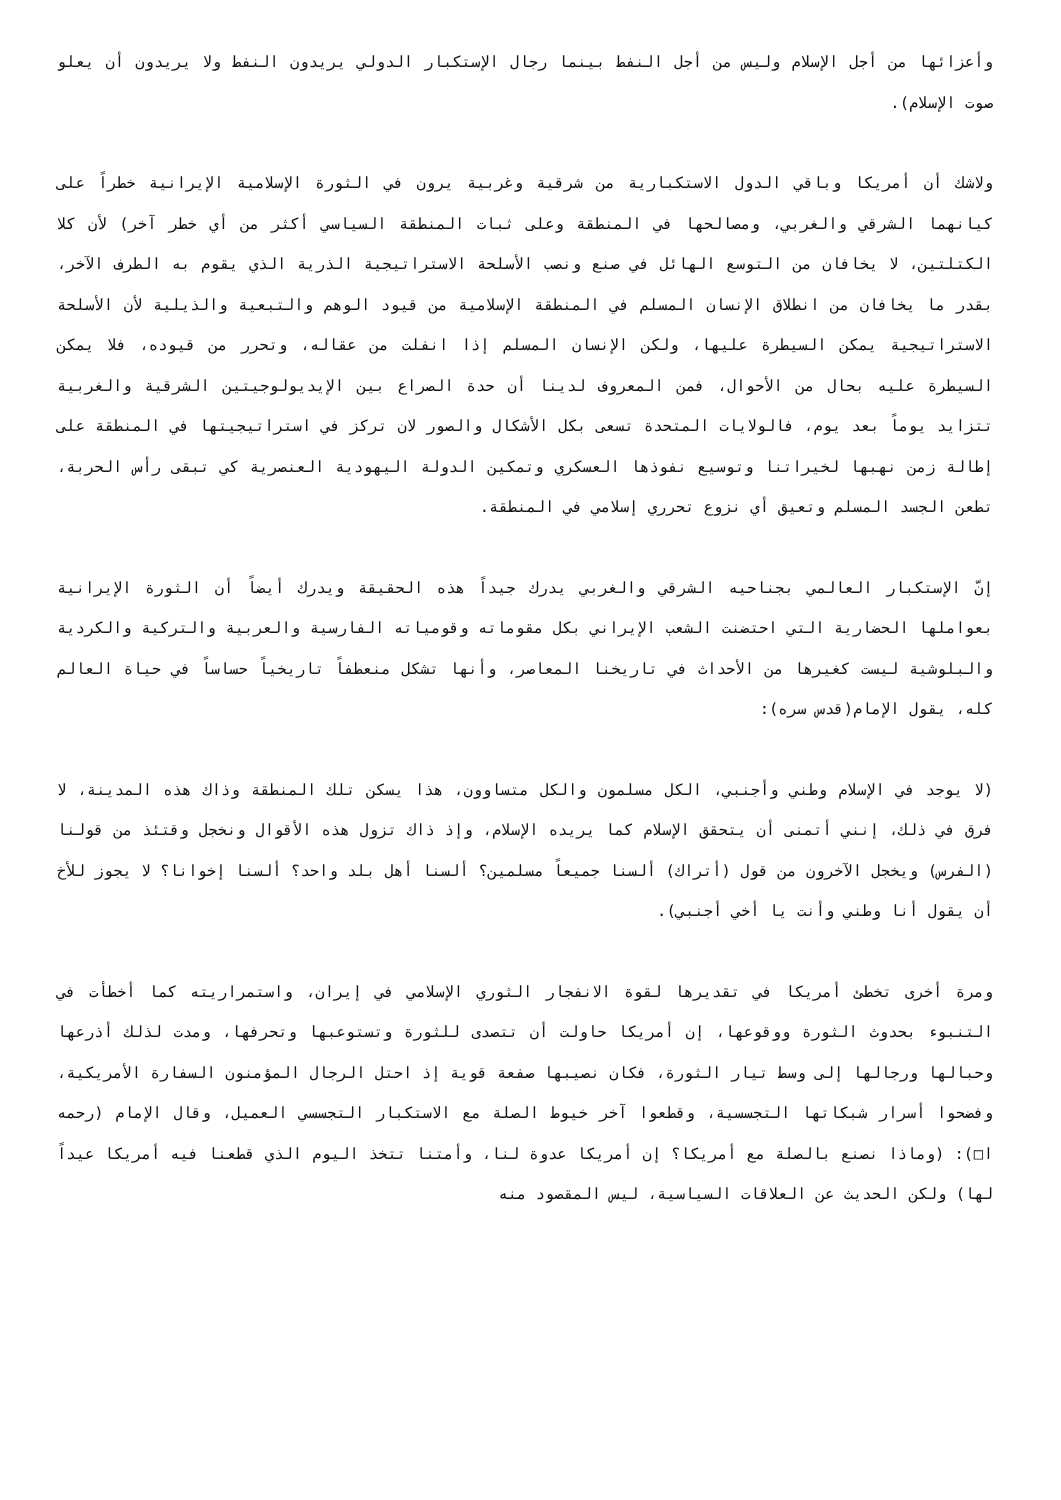وأعزائها من أجل الإسلام وليس من أجل النفط بينما رجال الإستكبار الدولي يريدون النفط ولا يريدون أن يعلو صوت الإسلام).
ولاشك أن أمريكا وباقي الدول الاستكبارية من شرقية وغربية يرون في الثورة الإسلامية الإيرانية خطراً على كيانهما الشرقي والغربي، ومصالحها في المنطقة وعلى ثبات المنطقة السياسي أكثر من أي خطر آخر) لأن كلا الكتلتين، لا يخافان من التوسع الهائل في صنع ونصب الأسلحة الاستراتيجية الذرية الذي يقوم به الطرف الآخر، بقدر ما يخافان من انطلاق الإنسان المسلم في المنطقة الإسلامية من قيود الوهم والتبعية والذيلية لأن الأسلحة الاستراتيجية يمكن السيطرة عليها، ولكن الإنسان المسلم إذا انفلت من عقاله، وتحرر من قيوده، فلا يمكن السيطرة عليه بحال من الأحوال، فمن المعروف لدينا أن حدة الصراع بين الإيديولوجيتين الشرقية والغربية تتزايد يوماً بعد يوم، فالولايات المتحدة تسعى بكل الأشكال والصور لان تركز في استراتيجيتها في المنطقة على إطالة زمن نهبها لخيراتنا وتوسيع نفوذها العسكري وتمكين الدولة اليهودية العنصرية كي تبقى رأس الحربة، تطعن الجسد المسلم وتعيق أي نزوع تحرري إسلامي في المنطقة.
إنّ الإستكبار العالمي بجناحيه الشرقي والغربي يدرك جيداً هذه الحقيقة ويدرك أيضاً أن الثورة الإيرانية بعواملها الحضارية التي احتضنت الشعب الإيراني بكل مقوماته وقومياته الفارسية والعربية والتركية والكردية والبلوشية ليست كغيرها من الأحداث في تاريخنا المعاصر، وأنها تشكل منعطفاً تاريخياً حساساً في حياة العالم كله، يقول الإمام(قدس سره):
(لا يوجد في الإسلام وطني وأجنبي، الكل مسلمون والكل متساوون، هذا يسكن تلك المنطقة وذاك هذه المدينة، لا فرق في ذلك، إنني أتمنى أن يتحقق الإسلام كما يريده الإسلام، وإذ ذاك تزول هذه الأقوال ونخجل وقتئذ من قولنا (الفرس) ويخجل الآخرون من قول (أتراك) ألسنا جميعاً مسلمين؟ ألسنا أهل بلد واحد؟ ألسنا إخوانا؟ لا يجوز للأخ أن يقول أنا وطني وأنت يا أخي أجنبي).
ومرة أخرى تخطئ أمريكا في تقديرها لقوة الانفجار الثوري الإسلامي في إيران، واستمراريته كما أخطأت في التنبوء بحدوث الثورة ووقوعها، إن أمريكا حاولت أن تتصدى للثورة وتستوعبها وتحرفها، ومدت لذلك أذرعها وحبالها ورجالها إلى وسط تيار الثورة، فكان نصيبها صفعة قوية إذ احتل الرجال المؤمنون السفارة الأمريكية، وفضحوا أسرار شبكاتها التجسسية، وقطعوا آخر خيوط الصلة مع الاستكبار التجسسي العميل، وقال الإمام (رحمه ا□): (وماذا نصنع بالصلة مع أمريكا؟ إن أمريكا عدوة لنا، وأمتنا تتخذ اليوم الذي قطعنا فيه أمريكا عيداً لها) ولكن الحديث عن العلاقات السياسية، ليس المقصود منه